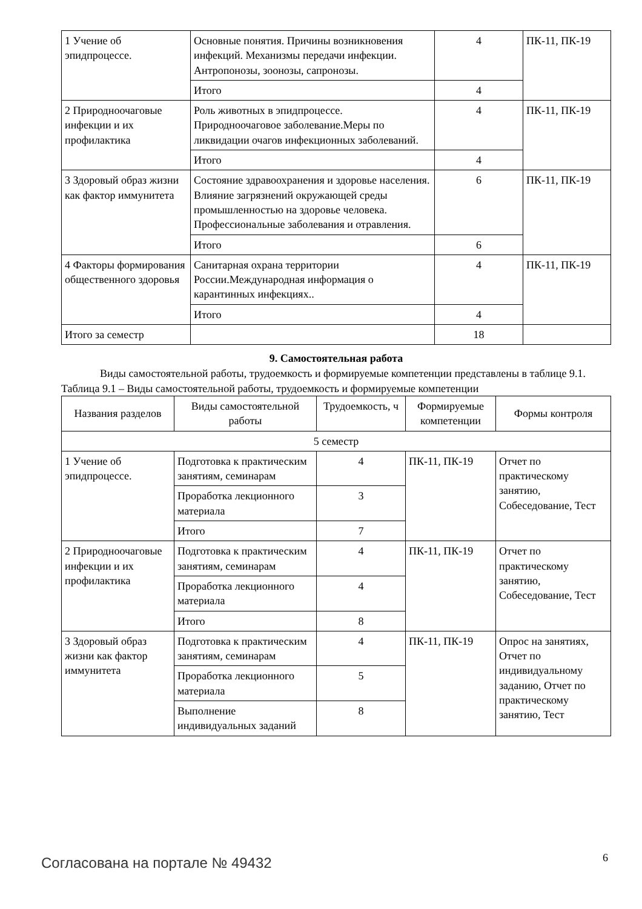| 1 Учение об эпидпроцессе. | Основные понятия. Причины возникновения инфекций. Механизмы передачи инфекции. Антропонозы, зоонозы, сапронозы. | 4 | ПК-11, ПК-19 |
| | Итого | 4 | |
| 2 Природноочаговые инфекции и их профилактика | Роль животных в эпидпроцессе. Природноочаговое заболевание.Меры по ликвидации очагов инфекционных заболеваний. | 4 | ПК-11, ПК-19 |
| | Итого | 4 | |
| 3 Здоровый образ жизни как фактор иммунитета | Состояние здравоохранения и здоровье населения. Влияние загрязнений окружающей среды промышленностью на здоровье человека. Профессиональные заболевания и отравления. | 6 | ПК-11, ПК-19 |
| | Итого | 6 | |
| 4 Факторы формирования общественного здоровья | Санитарная охрана территории России.Международная информация о карантинных инфекциях.. | 4 | ПК-11, ПК-19 |
| | Итого | 4 | |
| Итого за семестр | | 18 | |
9. Самостоятельная работа
Виды самостоятельной работы, трудоемкость и формируемые компетенции представлены в таблице 9.1.
Таблица 9.1 – Виды самостоятельной работы, трудоемкость и формируемые компетенции
| Названия разделов | Виды самостоятельной работы | Трудоемкость, ч | Формируемые компетенции | Формы контроля |
| --- | --- | --- | --- | --- |
| 5 семестр | | | | |
| 1 Учение об эпидпроцессе. | Подготовка к практическим занятиям, семинарам | 4 | ПК-11, ПК-19 | Отчет по практическому занятию, Собеседование, Тест |
| | Проработка лекционного материала | 3 | | |
| | Итого | 7 | | |
| 2 Природноочаговые инфекции и их профилактика | Подготовка к практическим занятиям, семинарам | 4 | ПК-11, ПК-19 | Отчет по практическому занятию, Собеседование, Тест |
| | Проработка лекционного материала | 4 | | |
| | Итого | 8 | | |
| 3 Здоровый образ жизни как фактор иммунитета | Подготовка к практическим занятиям, семинарам | 4 | ПК-11, ПК-19 | Опрос на занятиях, Отчет по индивидуальному заданию, Отчет по практическому занятию, Тест |
| | Проработка лекционного материала | 5 | | |
| | Выполнение индивидуальных заданий | 8 | | |
Согласована на портале № 49432 6